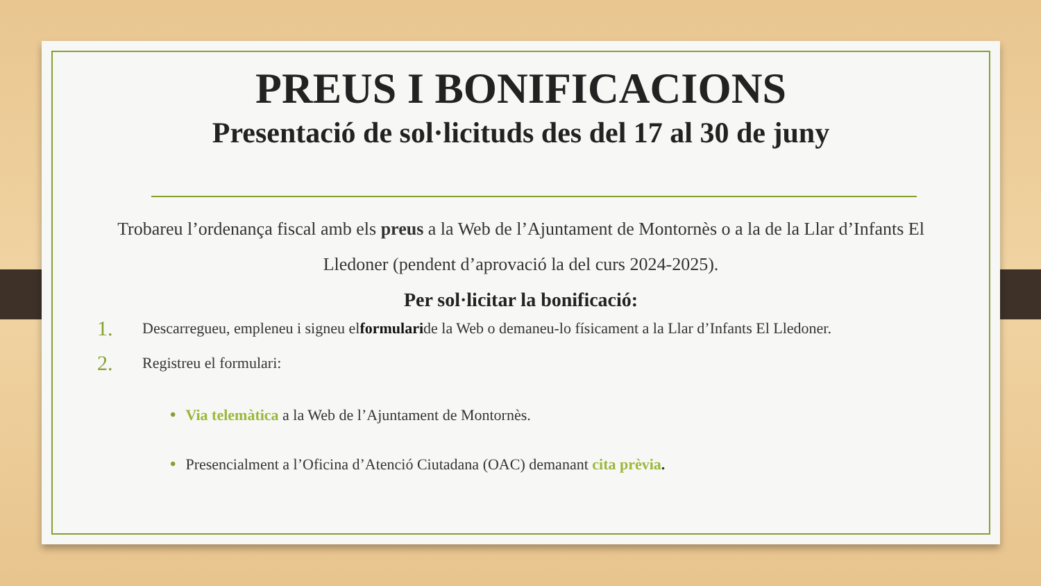PREUS I BONIFICACIONS
Presentació de sol·licituds des del 17 al 30 de juny
Trobareu l’ordenança fiscal amb els preus a la Web de l’Ajuntament de Montornès o a la de la Llar d’Infants El Lledoner (pendent d’aprovació la del curs 2024-2025).
Per sol·licitar la bonificació:
1. Descarregueu, empleneu i signeu el formulari de la Web o demaneu-lo físicament a la Llar d’Infants El Lledoner.
2. Registreu el formulari:
• Via telemàtica a la Web de l’Ajuntament de Montornès.
• Presencialment a l’Oficina d’Atenció Ciutadana (OAC) demanant cita prèvia.